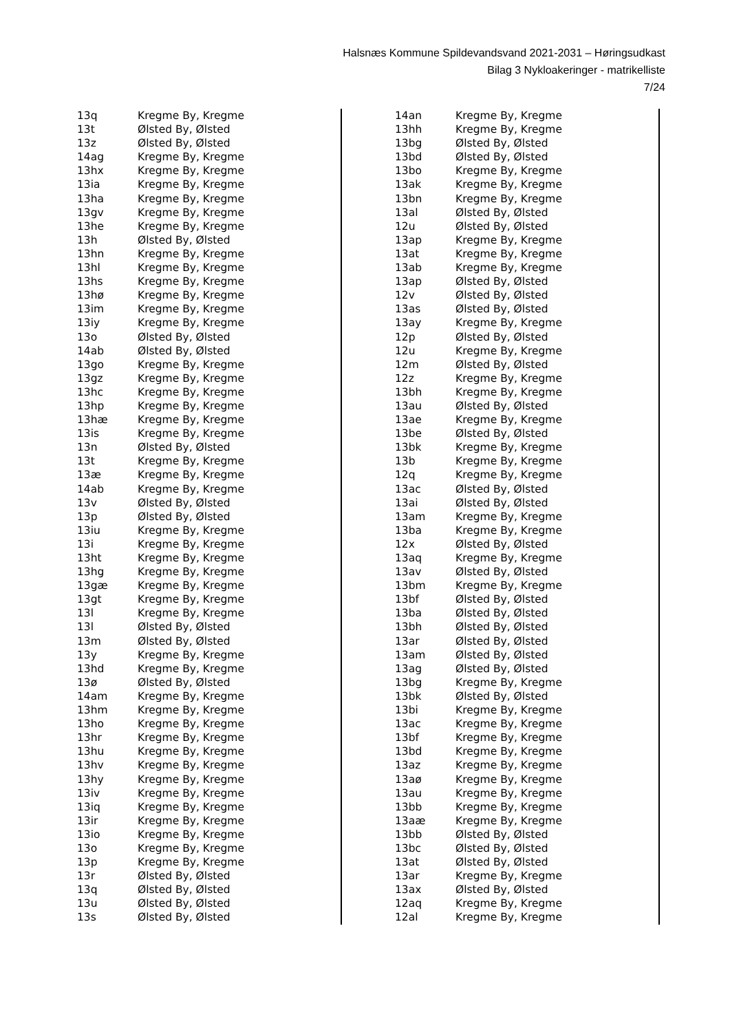Halsnæs Kommune Spildevandsvand 2021-2031 – Høringsudkast
Bilag 3 Nykloakeringer - matrikelliste
7/24
| 13q | Kregme By, Kregme |
| 13t | Ølsted By, Ølsted |
| 13z | Ølsted By, Ølsted |
| 14ag | Kregme By, Kregme |
| 13hx | Kregme By, Kregme |
| 13ia | Kregme By, Kregme |
| 13ha | Kregme By, Kregme |
| 13gv | Kregme By, Kregme |
| 13he | Kregme By, Kregme |
| 13h | Ølsted By, Ølsted |
| 13hn | Kregme By, Kregme |
| 13hl | Kregme By, Kregme |
| 13hs | Kregme By, Kregme |
| 13hø | Kregme By, Kregme |
| 13im | Kregme By, Kregme |
| 13iy | Kregme By, Kregme |
| 13o | Ølsted By, Ølsted |
| 14ab | Ølsted By, Ølsted |
| 13go | Kregme By, Kregme |
| 13gz | Kregme By, Kregme |
| 13hc | Kregme By, Kregme |
| 13hp | Kregme By, Kregme |
| 13hæ | Kregme By, Kregme |
| 13is | Kregme By, Kregme |
| 13n | Ølsted By, Ølsted |
| 13t | Kregme By, Kregme |
| 13æ | Kregme By, Kregme |
| 14ab | Kregme By, Kregme |
| 13v | Ølsted By, Ølsted |
| 13p | Ølsted By, Ølsted |
| 13iu | Kregme By, Kregme |
| 13i | Kregme By, Kregme |
| 13ht | Kregme By, Kregme |
| 13hg | Kregme By, Kregme |
| 13gæ | Kregme By, Kregme |
| 13gt | Kregme By, Kregme |
| 13l | Kregme By, Kregme |
| 13l | Ølsted By, Ølsted |
| 13m | Ølsted By, Ølsted |
| 13y | Kregme By, Kregme |
| 13hd | Kregme By, Kregme |
| 13ø | Ølsted By, Ølsted |
| 14am | Kregme By, Kregme |
| 13hm | Kregme By, Kregme |
| 13ho | Kregme By, Kregme |
| 13hr | Kregme By, Kregme |
| 13hu | Kregme By, Kregme |
| 13hv | Kregme By, Kregme |
| 13hy | Kregme By, Kregme |
| 13iv | Kregme By, Kregme |
| 13iq | Kregme By, Kregme |
| 13ir | Kregme By, Kregme |
| 13io | Kregme By, Kregme |
| 13o | Kregme By, Kregme |
| 13p | Kregme By, Kregme |
| 13r | Ølsted By, Ølsted |
| 13q | Ølsted By, Ølsted |
| 13u | Ølsted By, Ølsted |
| 13s | Ølsted By, Ølsted |
| 14an | Kregme By, Kregme |
| 13hh | Kregme By, Kregme |
| 13bg | Ølsted By, Ølsted |
| 13bd | Ølsted By, Ølsted |
| 13bo | Kregme By, Kregme |
| 13ak | Kregme By, Kregme |
| 13bn | Kregme By, Kregme |
| 13al | Ølsted By, Ølsted |
| 12u | Ølsted By, Ølsted |
| 13ap | Kregme By, Kregme |
| 13at | Kregme By, Kregme |
| 13ab | Kregme By, Kregme |
| 13ap | Ølsted By, Ølsted |
| 12v | Ølsted By, Ølsted |
| 13as | Ølsted By, Ølsted |
| 13ay | Kregme By, Kregme |
| 12p | Ølsted By, Ølsted |
| 12u | Kregme By, Kregme |
| 12m | Ølsted By, Ølsted |
| 12z | Kregme By, Kregme |
| 13bh | Kregme By, Kregme |
| 13au | Ølsted By, Ølsted |
| 13ae | Kregme By, Kregme |
| 13be | Ølsted By, Ølsted |
| 13bk | Kregme By, Kregme |
| 13b | Kregme By, Kregme |
| 12q | Kregme By, Kregme |
| 13ac | Ølsted By, Ølsted |
| 13ai | Ølsted By, Ølsted |
| 13am | Kregme By, Kregme |
| 13ba | Kregme By, Kregme |
| 12x | Ølsted By, Ølsted |
| 13aq | Kregme By, Kregme |
| 13av | Ølsted By, Ølsted |
| 13bm | Kregme By, Kregme |
| 13bf | Ølsted By, Ølsted |
| 13ba | Ølsted By, Ølsted |
| 13bh | Ølsted By, Ølsted |
| 13ar | Ølsted By, Ølsted |
| 13am | Ølsted By, Ølsted |
| 13ag | Ølsted By, Ølsted |
| 13bg | Kregme By, Kregme |
| 13bk | Ølsted By, Ølsted |
| 13bi | Kregme By, Kregme |
| 13ac | Kregme By, Kregme |
| 13bf | Kregme By, Kregme |
| 13bd | Kregme By, Kregme |
| 13az | Kregme By, Kregme |
| 13aø | Kregme By, Kregme |
| 13au | Kregme By, Kregme |
| 13bb | Kregme By, Kregme |
| 13aæ | Kregme By, Kregme |
| 13bb | Ølsted By, Ølsted |
| 13bc | Ølsted By, Ølsted |
| 13at | Ølsted By, Ølsted |
| 13ar | Kregme By, Kregme |
| 13ax | Ølsted By, Ølsted |
| 12aq | Kregme By, Kregme |
| 12al | Kregme By, Kregme |